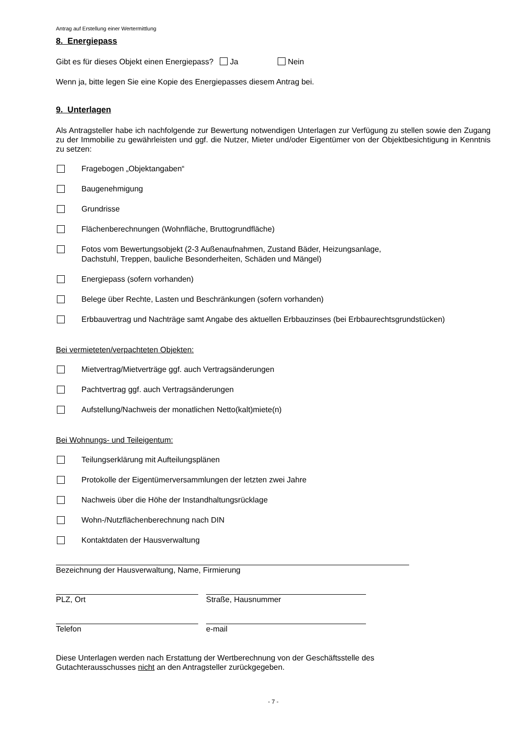Antrag auf Erstellung einer Wertermittlung
8. Energiepass
Gibt es für dieses Objekt einen Energiepass? Ja Nein
Wenn ja, bitte legen Sie eine Kopie des Energiepasses diesem Antrag bei.
9. Unterlagen
Als Antragsteller habe ich nachfolgende zur Bewertung notwendigen Unterlagen zur Verfügung zu stellen sowie den Zugang zu der Immobilie zu gewährleisten und ggf. die Nutzer, Mieter und/oder Eigentümer von der Objektbesichtigung in Kenntnis zu setzen:
Fragebogen „Objektangaben“
Baugenehmigung
Grundrisse
Flächenberechnungen (Wohnfläche, Bruttogrundfläche)
Fotos vom Bewertungsobjekt (2-3 Außenaufnahmen, Zustand Bäder, Heizungsanlage,
Dachstuhl, Treppen, bauliche Besonderheiten, Schäden und Mängel)
Energiepass (sofern vorhanden)
Belege über Rechte, Lasten und Beschränkungen (sofern vorhanden)
Erbbauvertrag und Nachträge samt Angabe des aktuellen Erbbauzinses (bei Erbbaurechtsgrundstücken)
Bei vermieteten/verpachteten Objekten:
Mietvertrag/Mietverträge ggf. auch Vertragsänderungen
Pachtvertrag ggf. auch Vertragsänderungen
Aufstellung/Nachweis der monatlichen Netto(kalt)miete(n)
Bei Wohnungs- und Teileigentum:
Teilungserklärung mit Aufteilungsplänen
Protokolle der Eigentümerversammlungen der letzten zwei Jahre
Nachweis über die Höhe der Instandhaltungsrücklage
Wohn-/Nutzflächenberechnung nach DIN
Kontaktdaten der Hausverwaltung
Bezeichnung der Hausverwaltung, Name, Firmierung
PLZ, Ort Straße, Hausnummer
Telefon e-mail
Diese Unterlagen werden nach Erstattung der Wertberechnung von der Geschäftsstelle des
Gutachterausschusses nicht an den Antragsteller zurückgegeben.
- 7 -